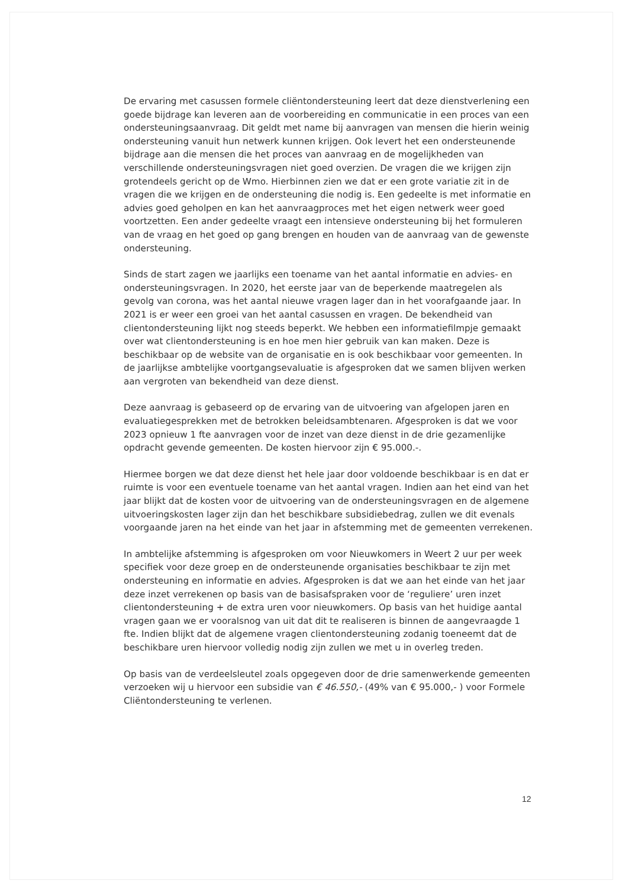De ervaring met casussen formele cliëntondersteuning leert dat deze dienstverlening een goede bijdrage kan leveren aan de voorbereiding en communicatie in een proces van een ondersteuningsaanvraag. Dit geldt met name bij aanvragen van mensen die hierin weinig ondersteuning vanuit hun netwerk kunnen krijgen. Ook levert het een ondersteunende bijdrage aan die mensen die het proces van aanvraag en de mogelijkheden van verschillende ondersteuningsvragen niet goed overzien. De vragen die we krijgen zijn grotendeels gericht op de Wmo. Hierbinnen zien we dat er een grote variatie zit in de vragen die we krijgen en de ondersteuning die nodig is. Een gedeelte is met informatie en advies goed geholpen en kan het aanvraagproces met het eigen netwerk weer goed voortzetten. Een ander gedeelte vraagt een intensieve ondersteuning bij het formuleren van de vraag en het goed op gang brengen en houden van de aanvraag van de gewenste ondersteuning.
Sinds de start zagen we jaarlijks een toename van het aantal informatie en advies- en ondersteuningsvragen. In 2020, het eerste jaar van de beperkende maatregelen als gevolg van corona, was het aantal nieuwe vragen lager dan in het voorafgaande jaar. In 2021 is er weer een groei van het aantal casussen en vragen. De bekendheid van clientondersteuning lijkt nog steeds beperkt. We hebben een informatiefilmpje gemaakt over wat clientondersteuning is en hoe men hier gebruik van kan maken. Deze is beschikbaar op de website van de organisatie en is ook beschikbaar voor gemeenten. In de jaarlijkse ambtelijke voortgangsevaluatie is afgesproken dat we samen blijven werken aan vergroten van bekendheid van deze dienst.
Deze aanvraag is gebaseerd op de ervaring van de uitvoering van afgelopen jaren en evaluatiegesprekken met de betrokken beleidsambtenaren. Afgesproken is dat we voor 2023 opnieuw 1 fte aanvragen voor de inzet van deze dienst in de drie gezamenlijke opdracht gevende gemeenten. De kosten hiervoor zijn € 95.000.-.
Hiermee borgen we dat deze dienst het hele jaar door voldoende beschikbaar is en dat er ruimte is voor een eventuele toename van het aantal vragen. Indien aan het eind van het jaar blijkt dat de kosten voor de uitvoering van de ondersteuningsvragen en de algemene uitvoeringskosten lager zijn dan het beschikbare subsidiebedrag, zullen we dit evenals voorgaande jaren na het einde van het jaar in afstemming met de gemeenten verrekenen.
In ambtelijke afstemming is afgesproken om voor Nieuwkomers in Weert 2 uur per week specifiek voor deze groep en de ondersteunende organisaties beschikbaar te zijn met ondersteuning en informatie en advies. Afgesproken is dat we aan het einde van het jaar deze inzet verrekenen op basis van de basisafspraken voor de ‘reguliere’ uren inzet clientondersteuning + de extra uren voor nieuwkomers. Op basis van het huidige aantal vragen gaan we er vooralsnog van uit dat dit te realiseren is binnen de aangevraagde 1 fte. Indien blijkt dat de algemene vragen clientondersteuning zodanig toeneemt dat de beschikbare uren hiervoor volledig nodig zijn zullen we met u in overleg treden.
Op basis van de verdeelsleutel zoals opgegeven door de drie samenwerkende gemeenten verzoeken wij u hiervoor een subsidie van € 46.550,- (49% van € 95.000,- ) voor Formele Cliëntondersteuning te verlenen.
12